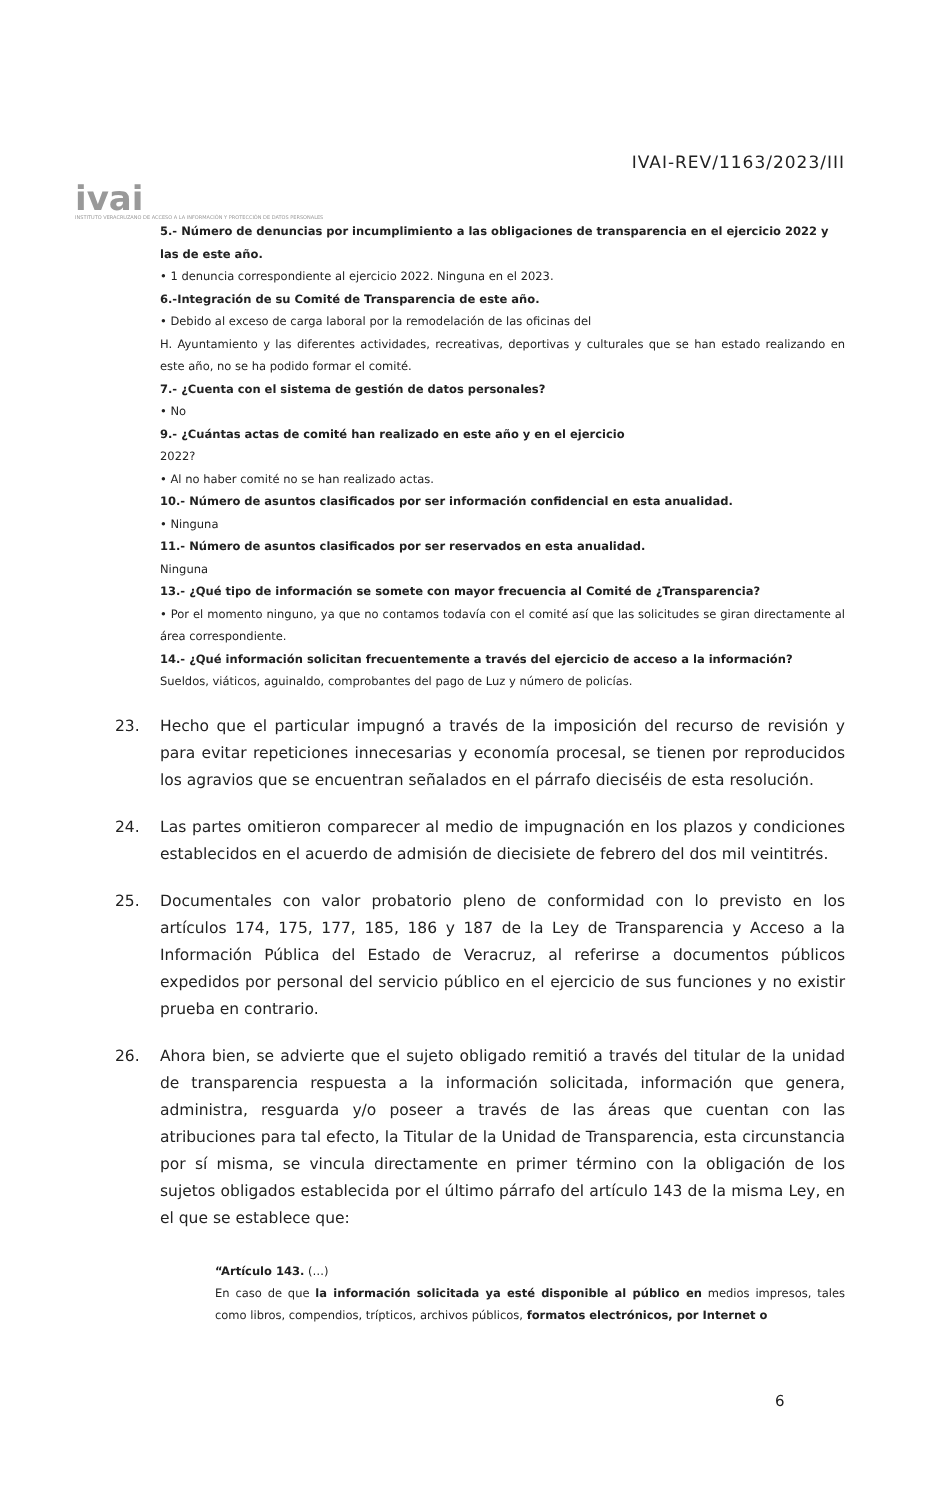ivai
INSTITUTO VERACRUZANO DE ACCESO A LA INFORMACIÓN Y PROTECCIÓN DE DATOS PERSONALES
IVAI-REV/1163/2023/III
5.- Número de denuncias por incumplimiento a las obligaciones de transparencia en el ejercicio 2022 y las de este año.
• 1 denuncia correspondiente al ejercicio 2022. Ninguna en el 2023.
6.-Integración de su Comité de Transparencia de este año.
• Debido al exceso de carga laboral por la remodelación de las oficinas del
H. Ayuntamiento y las diferentes actividades, recreativas, deportivas y culturales que se han estado realizando en este año, no se ha podido formar el comité.
7.- ¿Cuenta con el sistema de gestión de datos personales?
• No
9.- ¿Cuántas actas de comité han realizado en este año y en el ejercicio
2022?
• Al no haber comité no se han realizado actas.
10.- Número de asuntos clasificados por ser información confidencial en esta anualidad.
• Ninguna
11.- Número de asuntos clasificados por ser reservados en esta anualidad.
Ninguna
13.- ¿Qué tipo de información se somete con mayor frecuencia al Comité de ¿Transparencia?
• Por el momento ninguno, ya que no contamos todavía con el comité así que las solicitudes se giran directamente al área correspondiente.
14.- ¿Qué información solicitan frecuentemente a través del ejercicio de acceso a la información?
Sueldos, viáticos, aguinaldo, comprobantes del pago de Luz y número de policías.
23. Hecho que el particular impugnó a través de la imposición del recurso de revisión y para evitar repeticiones innecesarias y economía procesal, se tienen por reproducidos los agravios que se encuentran señalados en el párrafo dieciséis de esta resolución.
24. Las partes omitieron comparecer al medio de impugnación en los plazos y condiciones establecidos en el acuerdo de admisión de diecisiete de febrero del dos mil veintitrés.
25. Documentales con valor probatorio pleno de conformidad con lo previsto en los artículos 174, 175, 177, 185, 186 y 187 de la Ley de Transparencia y Acceso a la Información Pública del Estado de Veracruz, al referirse a documentos públicos expedidos por personal del servicio público en el ejercicio de sus funciones y no existir prueba en contrario.
26. Ahora bien, se advierte que el sujeto obligado remitió a través del titular de la unidad de transparencia respuesta a la información solicitada, información que genera, administra, resguarda y/o poseer a través de las áreas que cuentan con las atribuciones para tal efecto, la Titular de la Unidad de Transparencia, esta circunstancia por sí misma, se vincula directamente en primer término con la obligación de los sujetos obligados establecida por el último párrafo del artículo 143 de la misma Ley, en el que se establece que:
“Artículo 143. (…)
En caso de que la información solicitada ya esté disponible al público en medios impresos, tales como libros, compendios, trípticos, archivos públicos, formatos electrónicos, por Internet o
6